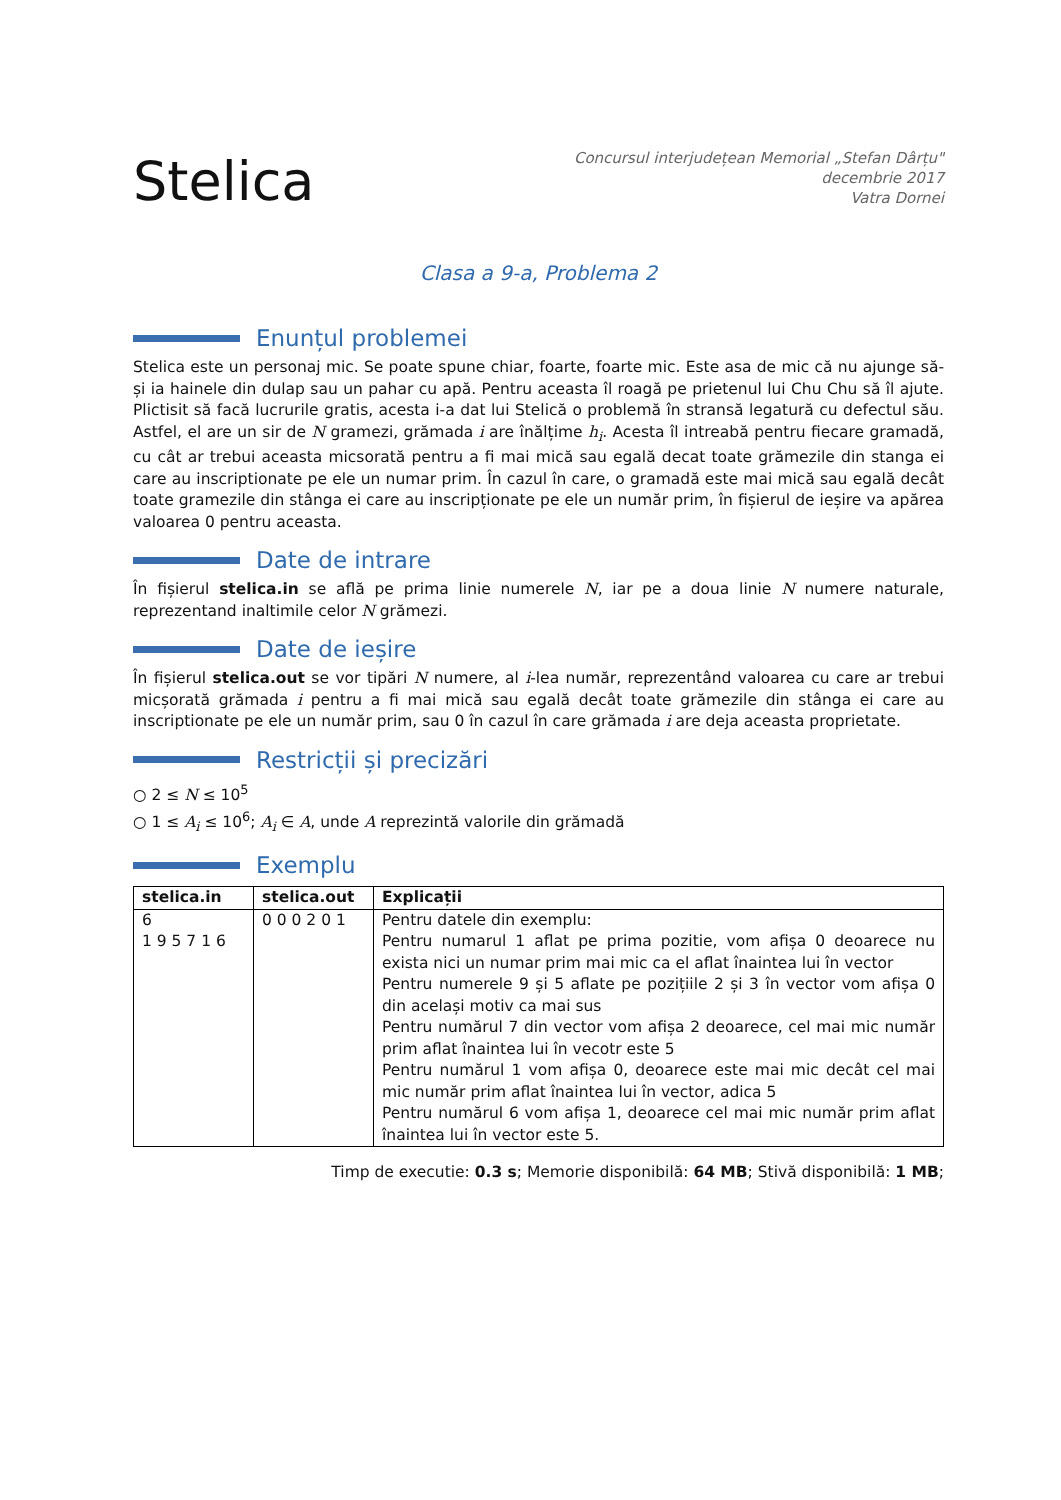Stelica
Concursul interjudețean Memorial „Stefan Dârțu"
decembrie 2017
Vatra Dornei
Clasa a 9-a, Problema 2
Enunțul problemei
Stelica este un personaj mic. Se poate spune chiar, foarte, foarte mic. Este asa de mic că nu ajunge să-și ia hainele din dulap sau un pahar cu apă. Pentru aceasta îl roagă pe prietenul lui Chu Chu să îl ajute. Plictisit să facă lucrurile gratis, acesta i-a dat lui Stelică o problemă în stransă legatură cu defectul său. Astfel, el are un sir de N gramezi, grămada i are înălțime h<sub>i</sub>. Acesta îl intreabă pentru fiecare gramadă, cu cât ar trebui aceasta micsorată pentru a fi mai mică sau egală decat toate grămezile din stanga ei care au inscriptionate pe ele un numar prim. În cazul în care, o gramadă este mai mică sau egală decât toate gramezile din stânga ei care au inscripționate pe ele un număr prim, în fișierul de ieșire va apărea valoarea 0 pentru aceasta.
Date de intrare
În fișierul stelica.in se află pe prima linie numerele N, iar pe a doua linie N numere naturale, reprezentand inaltimile celor N grămezi.
Date de ieșire
În fișierul stelica.out se vor tipări N numere, al i-lea număr, reprezentând valoarea cu care ar trebui micșorată grămada i pentru a fi mai mică sau egală decât toate grămezile din stânga ei care au inscriptionate pe ele un număr prim, sau 0 în cazul în care grămada i are deja aceasta proprietate.
Restricții și precizări
○ 2 ≤ N ≤ 10<sup>5</sup>
○ 1 ≤ A<sub>i</sub> ≤ 10<sup>6</sup>; A<sub>i</sub> ∈ A, unde A reprezintă valorile din grămadă
Exemplu
| stelica.in | stelica.out | Explicații |
| --- | --- | --- |
| 6 1 9 5 7 1 6 | 0 0 0 2 0 1 | Pentru datele din exemplu: Pentru numarul 1 aflat pe prima pozitie, vom afișa 0 deoarece nu exista nici un numar prim mai mic ca el aflat înaintea lui în vector Pentru numerele 9 și 5 aflate pe pozițiile 2 și 3 în vector vom afișa 0 din același motiv ca mai sus Pentru numărul 7 din vector vom afișa 2 deoarece, cel mai mic număr prim aflat înaintea lui în vecotr este 5 Pentru numărul 1 vom afișa 0, deoarece este mai mic decât cel mai mic număr prim aflat înaintea lui în vector, adica 5 Pentru numărul 6 vom afișa 1, deoarece cel mai mic număr prim aflat înaintea lui în vector este 5. |
Timp de executie: 0.3 s; Memorie disponibilă: 64 MB; Stivă disponibilă: 1 MB;